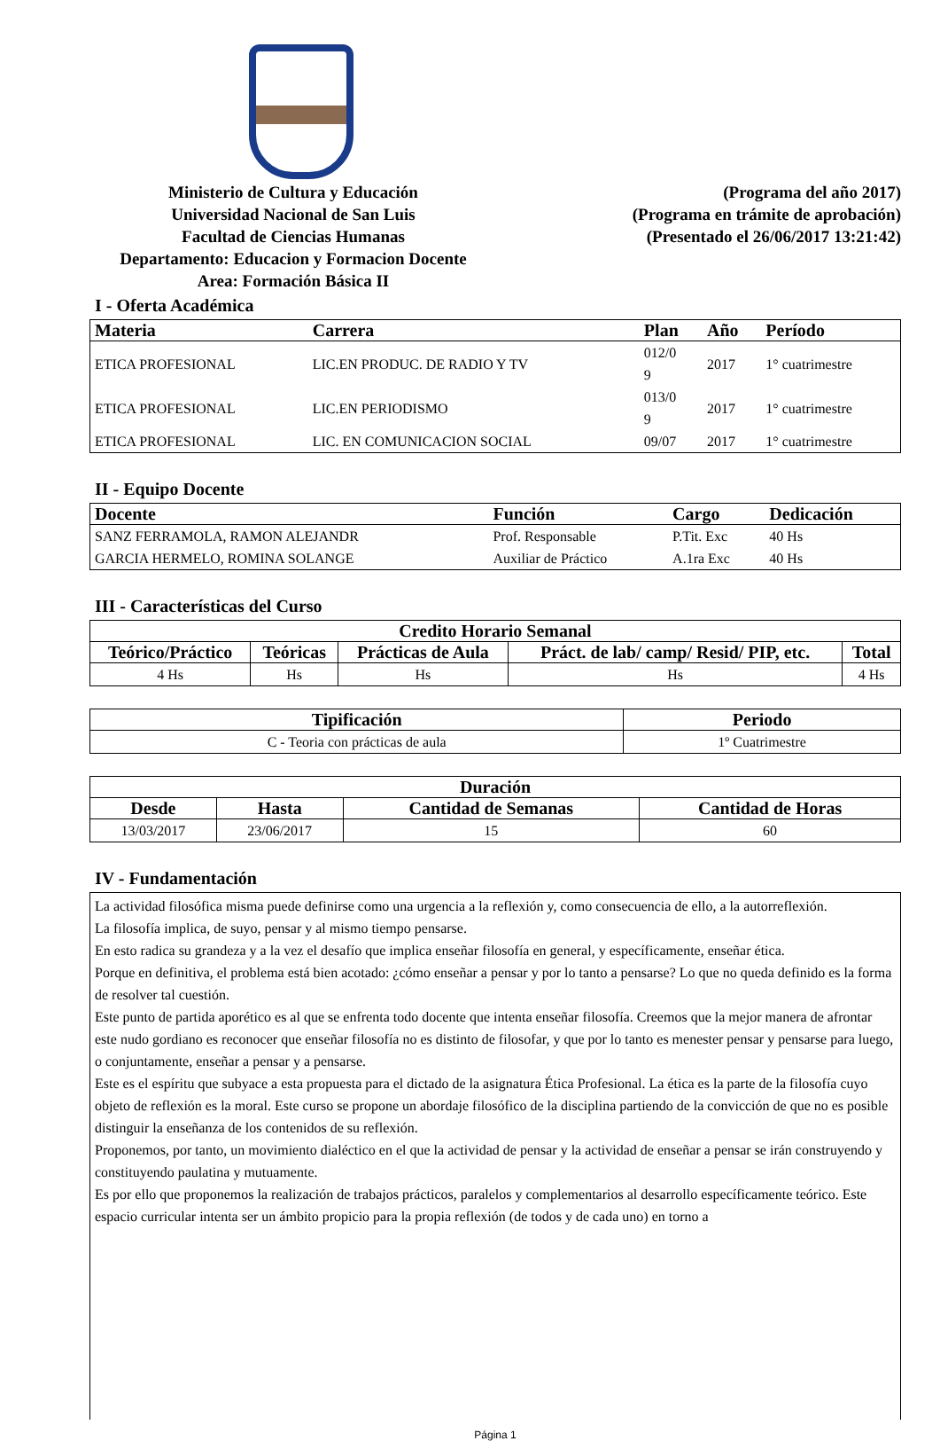Ministerio de Cultura y Educación
Universidad Nacional de San Luis
Facultad de Ciencias Humanas
Departamento: Educacion y Formacion Docente
Area: Formación Básica II
(Programa del año 2017)
(Programa en trámite de aprobación)
(Presentado el 26/06/2017 13:21:42)
I - Oferta Académica
| Materia | Carrera | Plan | Año | Período |
| --- | --- | --- | --- | --- |
| ETICA PROFESIONAL | LIC.EN PRODUC. DE RADIO Y TV | 012/0 9 | 2017 | 1° cuatrimestre |
| ETICA PROFESIONAL | LIC.EN PERIODISMO | 013/0 9 | 2017 | 1° cuatrimestre |
| ETICA PROFESIONAL | LIC. EN COMUNICACION SOCIAL | 09/07 | 2017 | 1° cuatrimestre |
II - Equipo Docente
| Docente | Función | Cargo | Dedicación |
| --- | --- | --- | --- |
| SANZ FERRAMOLA, RAMON ALEJANDR | Prof. Responsable | P.Tit. Exc | 40 Hs |
| GARCIA HERMELO, ROMINA SOLANGE | Auxiliar de Práctico | A.1ra Exc | 40 Hs |
III - Características del Curso
| Credito Horario Semanal | | | | |
| --- | --- | --- | --- | --- |
| Teórico/Práctico | Teóricas | Prácticas de Aula | Práct. de lab/ camp/ Resid/ PIP, etc. | Total |
| 4 Hs | Hs | Hs | Hs | 4 Hs |
| Tipificación | Periodo |
| --- | --- |
| C - Teoria con prácticas de aula | 1º Cuatrimestre |
| Duración | | | |
| --- | --- | --- | --- |
| Desde | Hasta | Cantidad de Semanas | Cantidad de Horas |
| 13/03/2017 | 23/06/2017 | 15 | 60 |
IV - Fundamentación
La actividad filosófica misma puede definirse como una urgencia a la reflexión y, como consecuencia de ello, a la autorreflexión.
La filosofía implica, de suyo, pensar y al mismo tiempo pensarse.
En esto radica su grandeza y a la vez el desafío que implica enseñar filosofía en general, y específicamente, enseñar ética.
Porque en definitiva, el problema está bien acotado: ¿cómo enseñar a pensar y por lo tanto a pensarse? Lo que no queda definido es la forma de resolver tal cuestión.
Este punto de partida aporético es al que se enfrenta todo docente que intenta enseñar filosofía. Creemos que la mejor manera de afrontar este nudo gordiano es reconocer que enseñar filosofía no es distinto de filosofar, y que por lo tanto es menester pensar y pensarse para luego, o conjuntamente, enseñar a pensar y a pensarse.
Este es el espíritu que subyace a esta propuesta para el dictado de la asignatura Ética Profesional. La ética es la parte de la filosofía cuyo objeto de reflexión es la moral. Este curso se propone un abordaje filosófico de la disciplina partiendo de la convicción de que no es posible distinguir la enseñanza de los contenidos de su reflexión.
Proponemos, por tanto, un movimiento dialéctico en el que la actividad de pensar y la actividad de enseñar a pensar se irán construyendo y constituyendo paulatina y mutuamente.
Es por ello que proponemos la realización de trabajos prácticos, paralelos y complementarios al desarrollo específicamente teórico. Este espacio curricular intenta ser un ámbito propicio para la propia reflexión (de todos y de cada uno) en torno a
Página 1